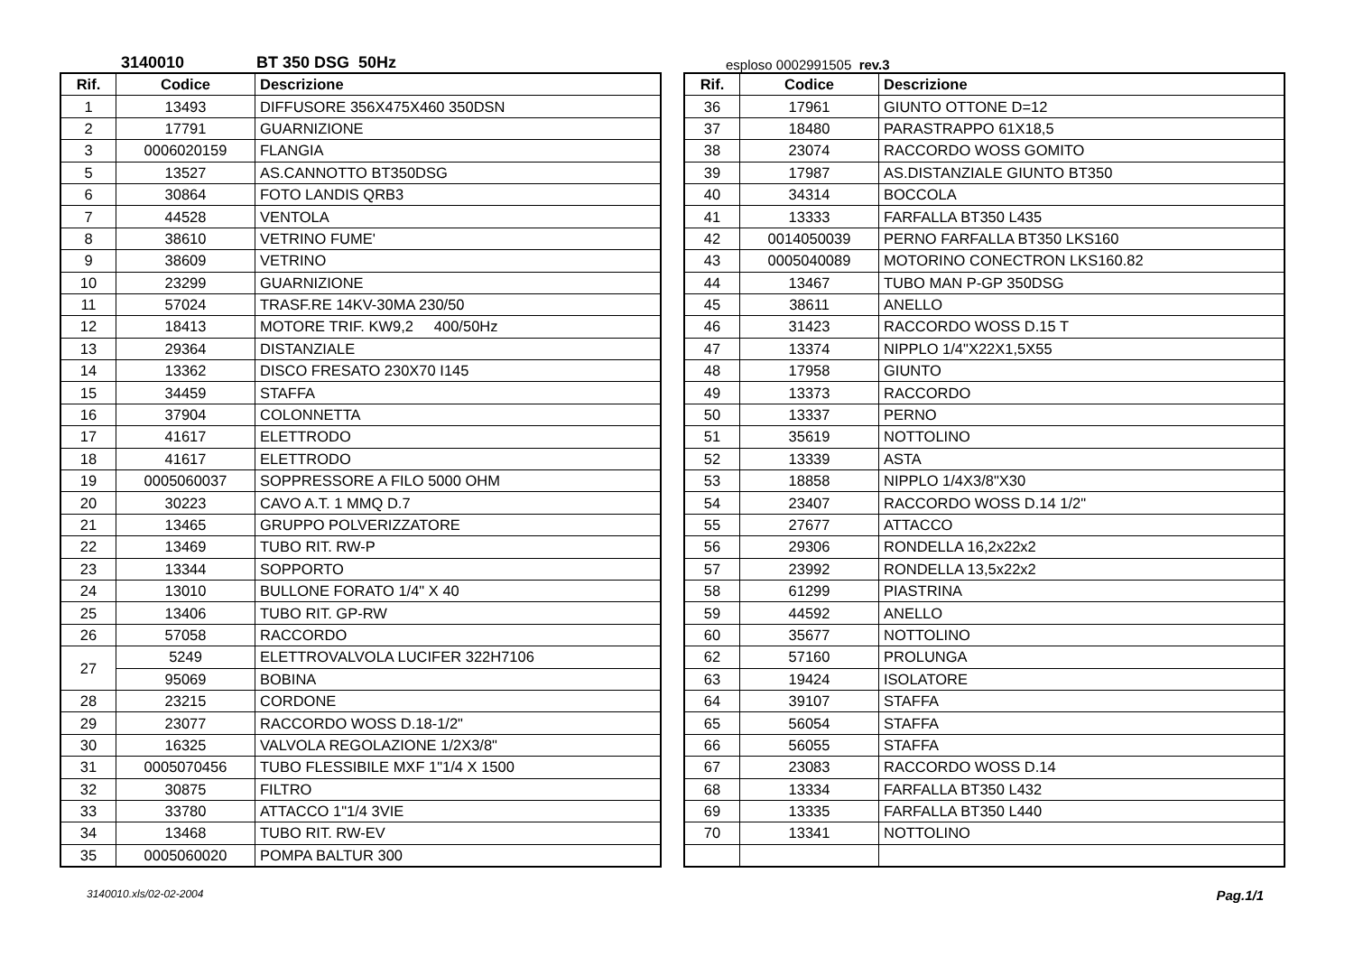3140010 BT 350 DSG 50Hz esploso 0002991505 rev.3
| Rif. | Codice | Descrizione |
| --- | --- | --- |
| 1 | 13493 | DIFFUSORE 356X475X460 350DSN |
| 2 | 17791 | GUARNIZIONE |
| 3 | 0006020159 | FLANGIA |
| 5 | 13527 | AS.CANNOTTO BT350DSG |
| 6 | 30864 | FOTO LANDIS QRB3 |
| 7 | 44528 | VENTOLA |
| 8 | 38610 | VETRINO FUME' |
| 9 | 38609 | VETRINO |
| 10 | 23299 | GUARNIZIONE |
| 11 | 57024 | TRASF.RE 14KV-30MA 230/50 |
| 12 | 18413 | MOTORE TRIF. KW9,2 400/50Hz |
| 13 | 29364 | DISTANZIALE |
| 14 | 13362 | DISCO FRESATO 230X70 I145 |
| 15 | 34459 | STAFFA |
| 16 | 37904 | COLONNETTA |
| 17 | 41617 | ELETTRODO |
| 18 | 41617 | ELETTRODO |
| 19 | 0005060037 | SOPPRESSORE A FILO 5000 OHM |
| 20 | 30223 | CAVO A.T. 1 MMQ D.7 |
| 21 | 13465 | GRUPPO POLVERIZZATORE |
| 22 | 13469 | TUBO RIT. RW-P |
| 23 | 13344 | SOPPORTO |
| 24 | 13010 | BULLONE FORATO 1/4" X 40 |
| 25 | 13406 | TUBO RIT. GP-RW |
| 26 | 57058 | RACCORDO |
| 27 | 5249 | ELETTROVALVOLA LUCIFER 322H7106 |
| | 95069 | BOBINA |
| 28 | 23215 | CORDONE |
| 29 | 23077 | RACCORDO WOSS D.18-1/2" |
| 30 | 16325 | VALVOLA REGOLAZIONE 1/2X3/8" |
| 31 | 0005070456 | TUBO FLESSIBILE MXF 1"1/4 X 1500 |
| 32 | 30875 | FILTRO |
| 33 | 33780 | ATTACCO 1"1/4 3VIE |
| 34 | 13468 | TUBO RIT. RW-EV |
| 35 | 0005060020 | POMPA BALTUR 300 |
| Rif. | Codice | Descrizione |
| --- | --- | --- |
| 36 | 17961 | GIUNTO OTTONE D=12 |
| 37 | 18480 | PARASTRAPPO 61X18,5 |
| 38 | 23074 | RACCORDO WOSS GOMITO |
| 39 | 17987 | AS.DISTANZIALE GIUNTO BT350 |
| 40 | 34314 | BOCCOLA |
| 41 | 13333 | FARFALLA BT350 L435 |
| 42 | 0014050039 | PERNO FARFALLA BT350 LKS160 |
| 43 | 0005040089 | MOTORINO CONECTRON LKS160.82 |
| 44 | 13467 | TUBO MAN P-GP 350DSG |
| 45 | 38611 | ANELLO |
| 46 | 31423 | RACCORDO WOSS D.15 T |
| 47 | 13374 | NIPPLO 1/4"X22X1,5X55 |
| 48 | 17958 | GIUNTO |
| 49 | 13373 | RACCORDO |
| 50 | 13337 | PERNO |
| 51 | 35619 | NOTTOLINO |
| 52 | 13339 | ASTA |
| 53 | 18858 | NIPPLO 1/4X3/8"X30 |
| 54 | 23407 | RACCORDO WOSS D.14 1/2" |
| 55 | 27677 | ATTACCO |
| 56 | 29306 | RONDELLA 16,2x22x2 |
| 57 | 23992 | RONDELLA 13,5x22x2 |
| 58 | 61299 | PIASTRINA |
| 59 | 44592 | ANELLO |
| 60 | 35677 | NOTTOLINO |
| 62 | 57160 | PROLUNGA |
| 63 | 19424 | ISOLATORE |
| 64 | 39107 | STAFFA |
| 65 | 56054 | STAFFA |
| 66 | 56055 | STAFFA |
| 67 | 23083 | RACCORDO WOSS D.14 |
| 68 | 13334 | FARFALLA BT350 L432 |
| 69 | 13335 | FARFALLA BT350 L440 |
| 70 | 13341 | NOTTOLINO |
3140010.xls/02-02-2004 Pag.1/1